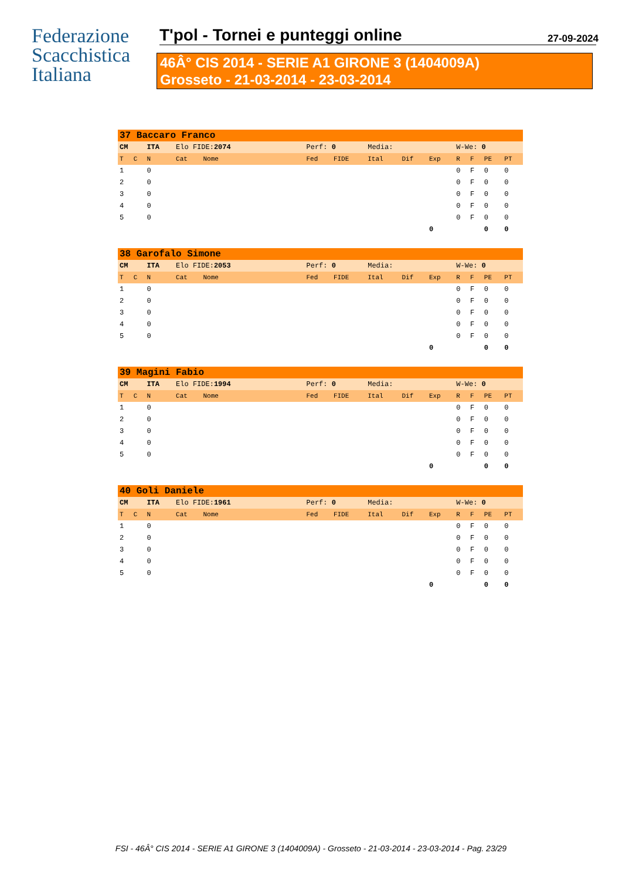Federazione
Scacchistica
Italiana
T'pol - Tornei e punteggi online 27-09-2024
46Â° CIS 2014 - SERIE A1 GIRONE 3 (1404009A)
Grosseto - 21-03-2014 - 23-03-2014
| 37 Baccaro Franco | | | | | | | | | | | | | |
| CM | | ITA | Elo FIDE: 2074 | | Perf: 0 | | Media: | | | W-We: 0 | | | |
| T | C | N | Cat | Nome | Fed | FIDE | Ital | Dif | Exp | R | F | PE | PT |
| 1 | | 0 | | | | | | | | 0 | F | 0 | 0 |
| 2 | | 0 | | | | | | | | 0 | F | 0 | 0 |
| 3 | | 0 | | | | | | | | 0 | F | 0 | 0 |
| 4 | | 0 | | | | | | | | 0 | F | 0 | 0 |
| 5 | | 0 | | | | | | | | 0 | F | 0 | 0 |
| | | | | | | | | | 0 | | | 0 | 0 |
| 38 Garofalo Simone | | | | | | | | | | | | | |
| CM | | ITA | Elo FIDE: 2053 | | Perf: 0 | | Media: | | | W-We: 0 | | | |
| T | C | N | Cat | Nome | Fed | FIDE | Ital | Dif | Exp | R | F | PE | PT |
| 1 | | 0 | | | | | | | | 0 | F | 0 | 0 |
| 2 | | 0 | | | | | | | | 0 | F | 0 | 0 |
| 3 | | 0 | | | | | | | | 0 | F | 0 | 0 |
| 4 | | 0 | | | | | | | | 0 | F | 0 | 0 |
| 5 | | 0 | | | | | | | | 0 | F | 0 | 0 |
| | | | | | | | | | 0 | | | 0 | 0 |
| 39 Magini Fabio | | | | | | | | | | | | | |
| CM | | ITA | Elo FIDE: 1994 | | Perf: 0 | | Media: | | | W-We: 0 | | | |
| T | C | N | Cat | Nome | Fed | FIDE | Ital | Dif | Exp | R | F | PE | PT |
| 1 | | 0 | | | | | | | | 0 | F | 0 | 0 |
| 2 | | 0 | | | | | | | | 0 | F | 0 | 0 |
| 3 | | 0 | | | | | | | | 0 | F | 0 | 0 |
| 4 | | 0 | | | | | | | | 0 | F | 0 | 0 |
| 5 | | 0 | | | | | | | | 0 | F | 0 | 0 |
| | | | | | | | | | 0 | | | 0 | 0 |
| 40 Goli Daniele | | | | | | | | | | | | | |
| CM | | ITA | Elo FIDE: 1961 | | Perf: 0 | | Media: | | | W-We: 0 | | | |
| T | C | N | Cat | Nome | Fed | FIDE | Ital | Dif | Exp | R | F | PE | PT |
| 1 | | 0 | | | | | | | | 0 | F | 0 | 0 |
| 2 | | 0 | | | | | | | | 0 | F | 0 | 0 |
| 3 | | 0 | | | | | | | | 0 | F | 0 | 0 |
| 4 | | 0 | | | | | | | | 0 | F | 0 | 0 |
| 5 | | 0 | | | | | | | | 0 | F | 0 | 0 |
| | | | | | | | | | 0 | | | 0 | 0 |
FSI - 46Â° CIS 2014 - SERIE A1 GIRONE 3 (1404009A) - Grosseto - 21-03-2014 - 23-03-2014 - Pag. 23/29